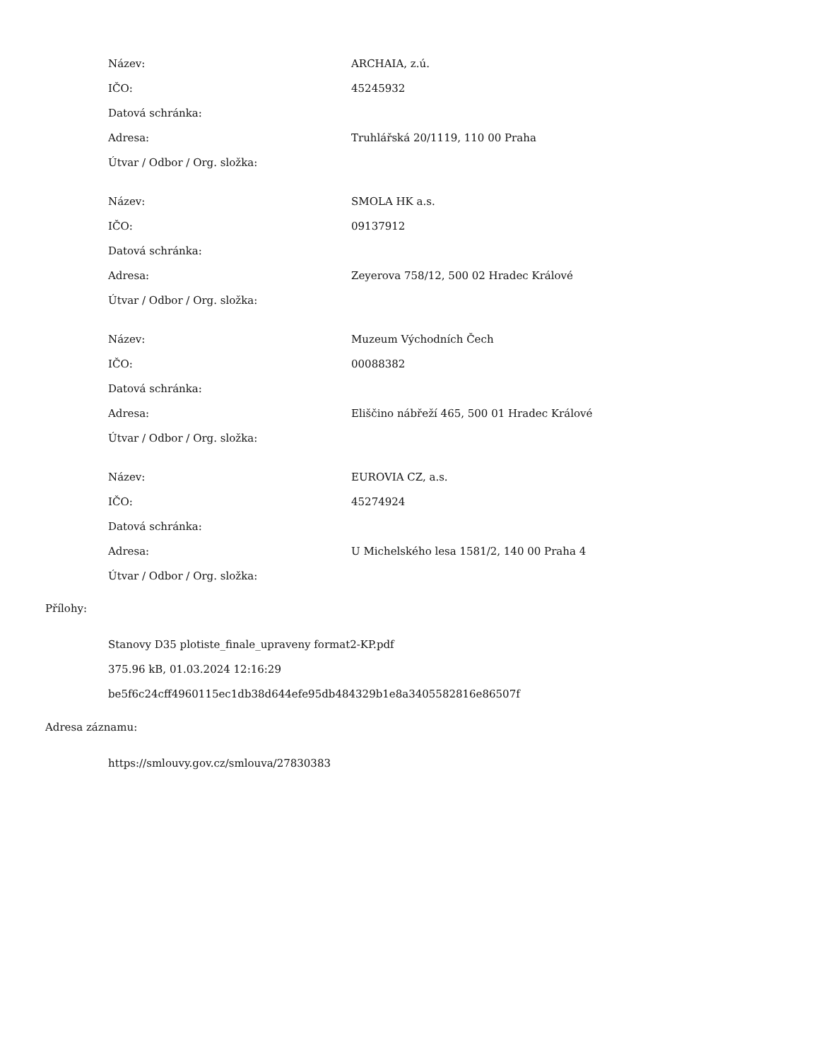| Název: | ARCHAIA, z.ú. |
| IČO: | 45245932 |
| Datová schránka: | |
| Adresa: | Truhlářská 20/1119, 110 00 Praha |
| Útvar / Odbor / Org. složka: | |
| Název: | SMOLA HK a.s. |
| IČO: | 09137912 |
| Datová schránka: | |
| Adresa: | Zeyerova 758/12, 500 02 Hradec Králové |
| Útvar / Odbor / Org. složka: | |
| Název: | Muzeum Východních Čech |
| IČO: | 00088382 |
| Datová schránka: | |
| Adresa: | Eliščino nábřeží 465, 500 01 Hradec Králové |
| Útvar / Odbor / Org. složka: | |
| Název: | EUROVIA CZ, a.s. |
| IČO: | 45274924 |
| Datová schránka: | |
| Adresa: | U Michelského lesa 1581/2, 140 00 Praha 4 |
| Útvar / Odbor / Org. složka: | |
Přílohy:
Stanovy D35 plotiste_finale_upraveny format2-KP.pdf
375.96 kB, 01.03.2024 12:16:29
be5f6c24cff4960115ec1db38d644efe95db484329b1e8a3405582816e86507f
Adresa záznamu:
https://smlouvy.gov.cz/smlouva/27830383